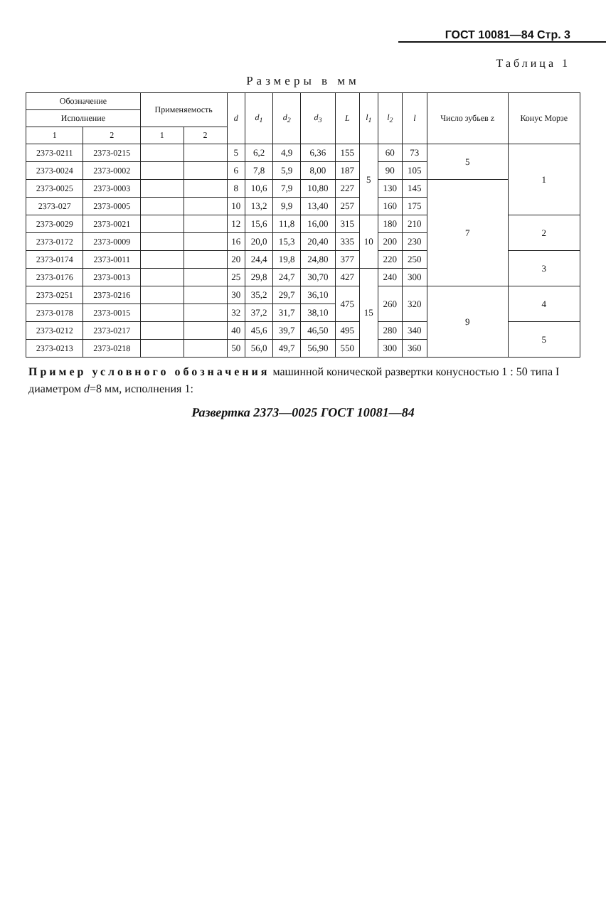ГОСТ 10081—84 Стр. 3
Таблица 1
Размеры в мм
| Обозначение | | Применяемость | | d | d<sub>1</sub> | d<sub>2</sub> | d<sub>3</sub> | L | l<sub>1</sub> | l<sub>2</sub> | l | Число зубьев z | Конус Морзе |
| --- | --- | --- | --- | --- | --- | --- | --- | --- | --- | --- | --- | --- | --- |
| Исполнение | | | | | | | | | | | | | |
| 1 | 2 | 1 | 2 | | | | | | | | | | |
| 2373-0211 | 2373-0215 | | | 5 | 6,2 | 4,9 | 6,36 | 155 | 5 | 60 | 73 | 5 | 1 |
| 2373-0024 | 2373-0002 | | | 6 | 7,8 | 5,9 | 8,00 | 187 | | 90 | 105 | | |
| 2373-0025 | 2373-0003 | | | 8 | 10,6 | 7,9 | 10,80 | 227 | | 130 | 145 | 7 | |
| 2373-027 | 2373-0005 | | | 10 | 13,2 | 9,9 | 13,40 | 257 | | 160 | 175 | | |
| 2373-0029 | 2373-0021 | | | 12 | 15,6 | 11,8 | 16,00 | 315 | 10 | 180 | 210 | | 2 |
| 2373-0172 | 2373-0009 | | | 16 | 20,0 | 15,3 | 20,40 | 335 | | 200 | 230 | | |
| 2373-0174 | 2373-0011 | | | 20 | 24,4 | 19,8 | 24,80 | 377 | | 220 | 250 | | 3 |
| 2373-0176 | 2373-0013 | | | 25 | 29,8 | 24,7 | 30,70 | 427 | 15 | 240 | 300 | | |
| 2373-0251 | 2373-0216 | | | 30 | 35,2 | 29,7 | 36,10 | 475 | | 260 | 320 | 9 | 4 |
| 2373-0178 | 2373-0015 | | | 32 | 37,2 | 31,7 | 38,10 | | | | | | |
| 2373-0212 | 2373-0217 | | | 40 | 45,6 | 39,7 | 46,50 | 495 | | 280 | 340 | | 5 |
| 2373-0213 | 2373-0218 | | | 50 | 56,0 | 49,7 | 56,90 | 550 | | 300 | 360 | | |
Пример условного обозначения машинной конической развертки конусностью 1 : 50 типа I диаметром d=8 мм, исполнения 1:
Развертка 2373—0025 ГОСТ 10081—84